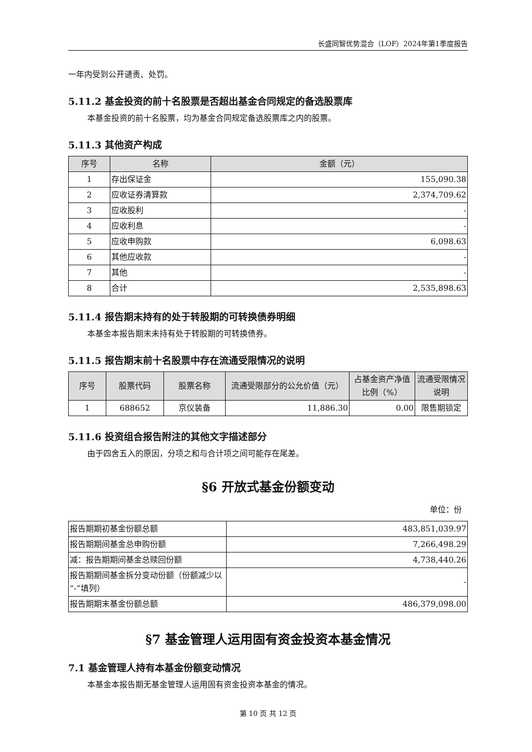长盛同智优势混合（LOF）2024年第1季度报告
一年内受到公开谴责、处罚。
5.11.2 基金投资的前十名股票是否超出基金合同规定的备选股票库
本基金投资的前十名股票，均为基金合同规定备选股票库之内的股票。
5.11.3 其他资产构成
| 序号 | 名称 | 金额（元） |
| --- | --- | --- |
| 1 | 存出保证金 | 155,090.38 |
| 2 | 应收证券清算款 | 2,374,709.62 |
| 3 | 应收股利 | - |
| 4 | 应收利息 | - |
| 5 | 应收申购款 | 6,098.63 |
| 6 | 其他应收款 | - |
| 7 | 其他 | - |
| 8 | 合计 | 2,535,898.63 |
5.11.4 报告期末持有的处于转股期的可转换债券明细
本基金本报告期末未持有处于转股期的可转换债券。
5.11.5 报告期末前十名股票中存在流通受限情况的说明
| 序号 | 股票代码 | 股票名称 | 流通受限部分的公允价值（元） | 占基金资产净值比例（%） | 流通受限情况说明 |
| --- | --- | --- | --- | --- | --- |
| 1 | 688652 | 京仪装备 | 11,886.30 | 0.00 | 限售期锁定 |
5.11.6 投资组合报告附注的其他文字描述部分
由于四舍五入的原因，分项之和与合计项之间可能存在尾差。
§6 开放式基金份额变动
单位：份
| 报告期期初基金份额总额 | 483,851,039.97 |
| 报告期期间基金总申购份额 | 7,266,498.29 |
| 减：报告期期间基金总赎回份额 | 4,738,440.26 |
| 报告期期间基金拆分变动份额（份额减少以“-”填列） | - |
| 报告期期末基金份额总额 | 486,379,098.00 |
§7 基金管理人运用固有资金投资本基金情况
7.1 基金管理人持有本基金份额变动情况
本基金本报告期无基金管理人运用固有资金投资本基金的情况。
第 10 页 共 12 页